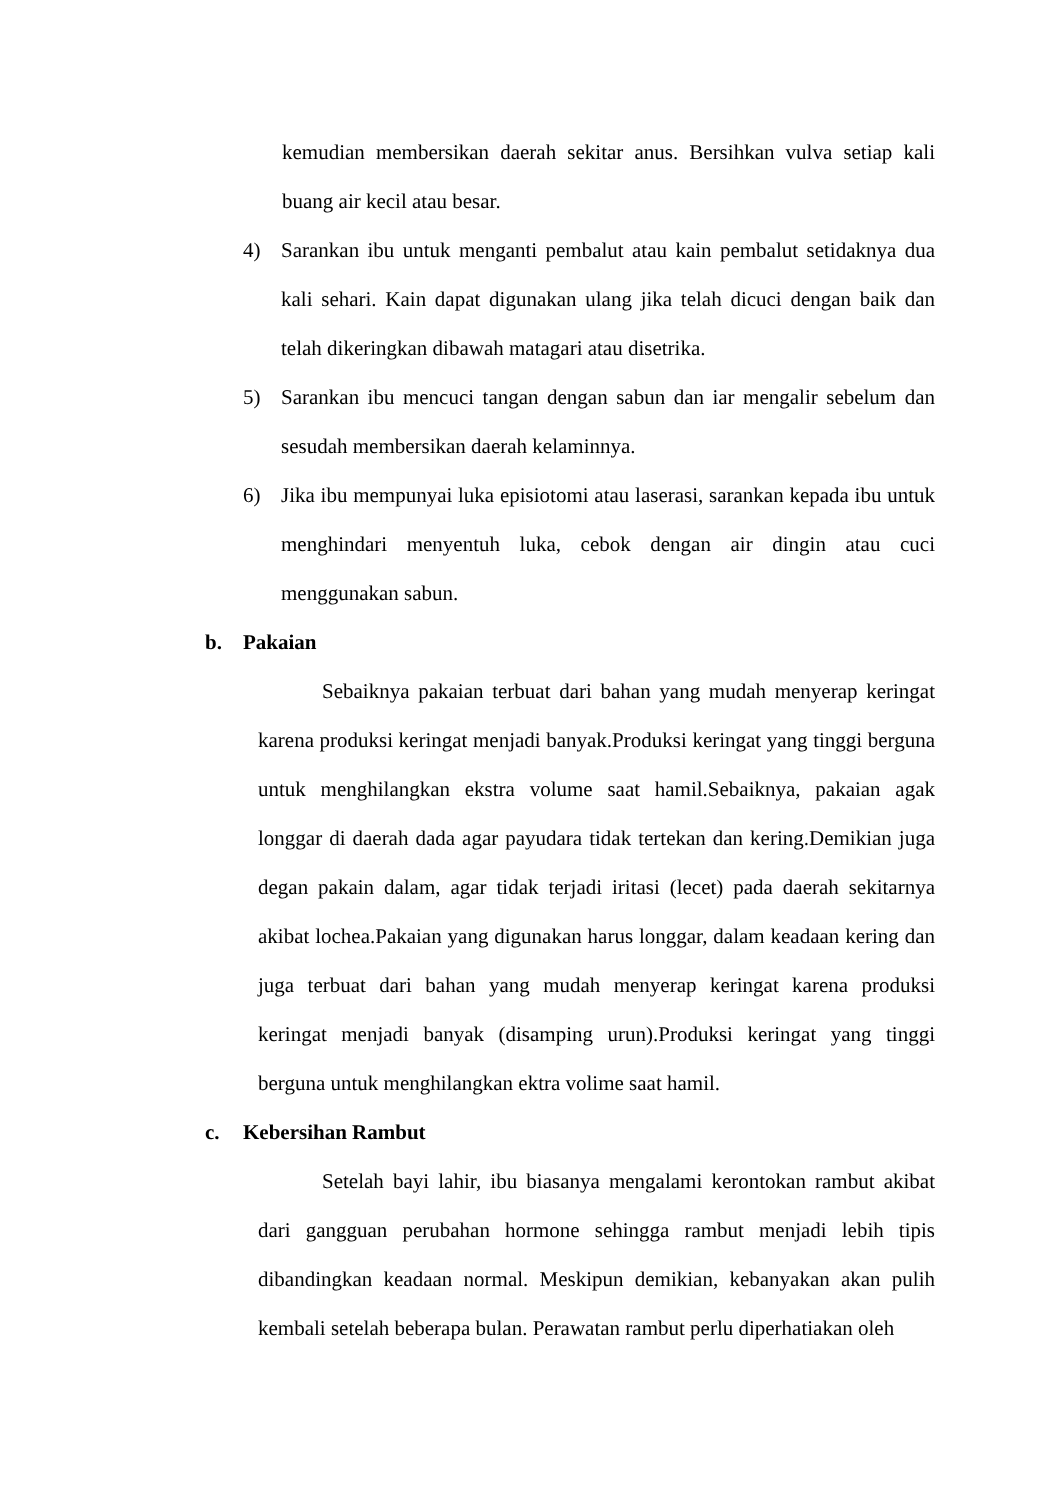kemudian membersikan daerah sekitar anus. Bersihkan vulva setiap kali buang air kecil atau besar.
4) Sarankan ibu untuk menganti pembalut atau kain pembalut setidaknya dua kali sehari. Kain dapat digunakan ulang jika telah dicuci dengan baik dan telah dikeringkan dibawah matagari atau disetrika.
5) Sarankan ibu mencuci tangan dengan sabun dan iar mengalir sebelum dan sesudah membersikan daerah kelaminnya.
6) Jika ibu mempunyai luka episiotomi atau laserasi, sarankan kepada ibu untuk menghindari menyentuh luka, cebok dengan air dingin atau cuci menggunakan sabun.
b. Pakaian
Sebaiknya pakaian terbuat dari bahan yang mudah menyerap keringat karena produksi keringat menjadi banyak.Produksi keringat yang tinggi berguna untuk menghilangkan ekstra volume saat hamil.Sebaiknya, pakaian agak longgar di daerah dada agar payudara tidak tertekan dan kering.Demikian juga degan pakain dalam, agar tidak terjadi iritasi (lecet) pada daerah sekitarnya akibat lochea.Pakaian yang digunakan harus longgar, dalam keadaan kering dan juga terbuat dari bahan yang mudah menyerap keringat karena produksi keringat menjadi banyak (disamping urun).Produksi keringat yang tinggi berguna untuk menghilangkan ektra volime saat hamil.
c. Kebersihan Rambut
Setelah bayi lahir, ibu biasanya mengalami kerontokan rambut akibat dari gangguan perubahan hormone sehingga rambut menjadi lebih tipis dibandingkan keadaan normal. Meskipun demikian, kebanyakan akan pulih kembali setelah beberapa bulan. Perawatan rambut perlu diperhatiakan oleh